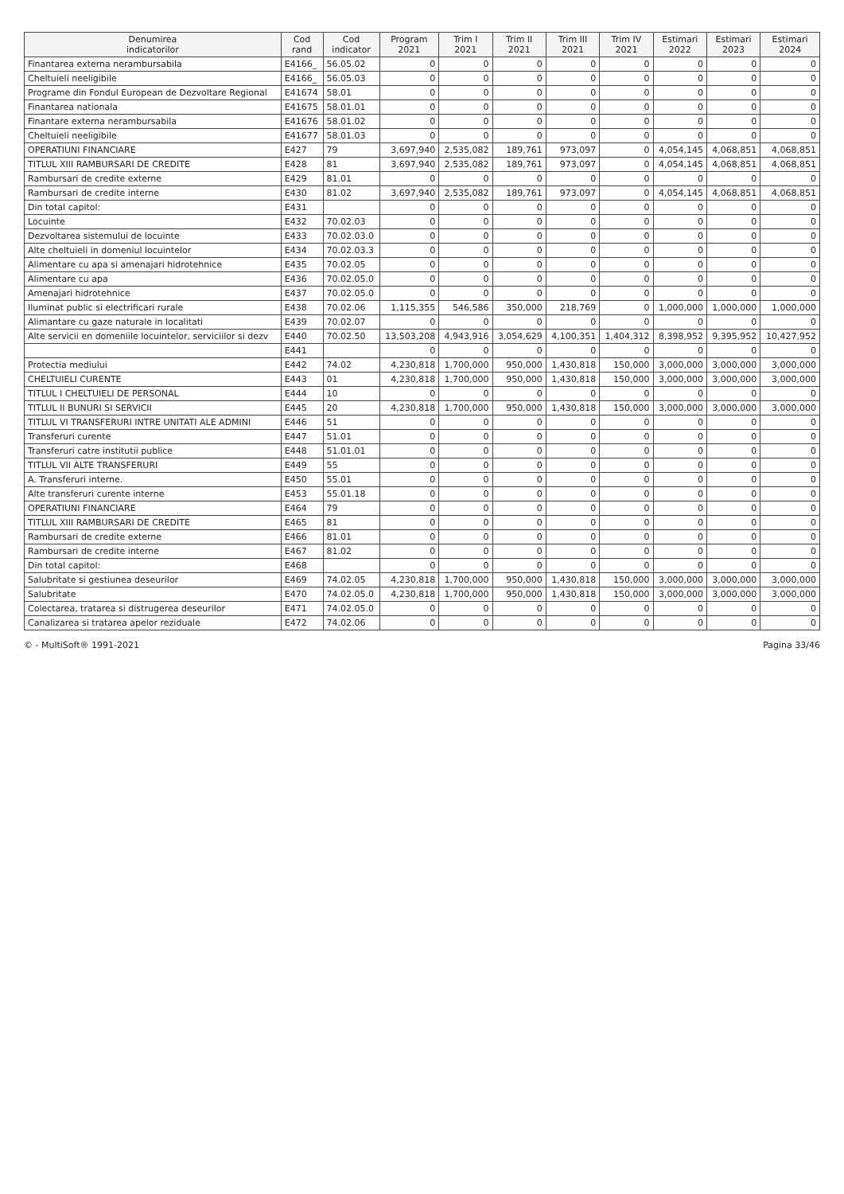| Denumirea indicatorilor | Cod rand | Cod indicator | Program 2021 | Trim I 2021 | Trim II 2021 | Trim III 2021 | Trim IV 2021 | Estimari 2022 | Estimari 2023 | Estimari 2024 |
| --- | --- | --- | --- | --- | --- | --- | --- | --- | --- | --- |
| Finantarea externa nerambursabila | E4166_ | 56.05.02 | 0 | 0 | 0 | 0 | 0 | 0 | 0 | 0 |
| Cheltuieli neeligibile | E4166_ | 56.05.03 | 0 | 0 | 0 | 0 | 0 | 0 | 0 | 0 |
| Programe din Fondul European de Dezvoltare Regional | E41674 | 58.01 | 0 | 0 | 0 | 0 | 0 | 0 | 0 | 0 |
| Finantarea nationala | E41675 | 58.01.01 | 0 | 0 | 0 | 0 | 0 | 0 | 0 | 0 |
| Finantare externa nerambursabila | E41676 | 58.01.02 | 0 | 0 | 0 | 0 | 0 | 0 | 0 | 0 |
| Cheltuieli neeligibile | E41677 | 58.01.03 | 0 | 0 | 0 | 0 | 0 | 0 | 0 | 0 |
| OPERATIUNI FINANCIARE | E427 | 79 | 3,697,940 | 2,535,082 | 189,761 | 973,097 | 0 | 4,054,145 | 4,068,851 | 4,068,851 |
| TITLUL XIII RAMBURSARI DE CREDITE | E428 | 81 | 3,697,940 | 2,535,082 | 189,761 | 973,097 | 0 | 4,054,145 | 4,068,851 | 4,068,851 |
| Rambursari de credite externe | E429 | 81.01 | 0 | 0 | 0 | 0 | 0 | 0 | 0 | 0 |
| Rambursari de credite interne | E430 | 81.02 | 3,697,940 | 2,535,082 | 189,761 | 973,097 | 0 | 4,054,145 | 4,068,851 | 4,068,851 |
| Din total capitol: | E431 | | 0 | 0 | 0 | 0 | 0 | 0 | 0 | 0 |
| Locuinte | E432 | 70.02.03 | 0 | 0 | 0 | 0 | 0 | 0 | 0 | 0 |
| Dezvoltarea sistemului de locuinte | E433 | 70.02.03.0 | 0 | 0 | 0 | 0 | 0 | 0 | 0 | 0 |
| Alte cheltuieli in domeniul locuintelor | E434 | 70.02.03.3 | 0 | 0 | 0 | 0 | 0 | 0 | 0 | 0 |
| Alimentare cu apa si amenajari hidrotehnice | E435 | 70.02.05 | 0 | 0 | 0 | 0 | 0 | 0 | 0 | 0 |
| Alimentare cu apa | E436 | 70.02.05.0 | 0 | 0 | 0 | 0 | 0 | 0 | 0 | 0 |
| Amenajari hidrotehnice | E437 | 70.02.05.0 | 0 | 0 | 0 | 0 | 0 | 0 | 0 | 0 |
| Iluminat public si electrificari rurale | E438 | 70.02.06 | 1,115,355 | 546,586 | 350,000 | 218,769 | 0 | 1,000,000 | 1,000,000 | 1,000,000 |
| Alimantare cu gaze naturale in localitati | E439 | 70.02.07 | 0 | 0 | 0 | 0 | 0 | 0 | 0 | 0 |
| Alte servicii en domeniile locuintelor, serviciilor si dezv | E440 | 70.02.50 | 13,503,208 | 4,943,916 | 3,054,629 | 4,100,351 | 1,404,312 | 8,398,952 | 9,395,952 | 10,427,952 |
| | E441 | | 0 | 0 | 0 | 0 | 0 | 0 | 0 | 0 |
| Protectia mediului | E442 | 74.02 | 4,230,818 | 1,700,000 | 950,000 | 1,430,818 | 150,000 | 3,000,000 | 3,000,000 | 3,000,000 |
| CHELTUIELI CURENTE | E443 | 01 | 4,230,818 | 1,700,000 | 950,000 | 1,430,818 | 150,000 | 3,000,000 | 3,000,000 | 3,000,000 |
| TITLUL I CHELTUIELI DE PERSONAL | E444 | 10 | 0 | 0 | 0 | 0 | 0 | 0 | 0 | 0 |
| TITLUL II BUNURI SI SERVICII | E445 | 20 | 4,230,818 | 1,700,000 | 950,000 | 1,430,818 | 150,000 | 3,000,000 | 3,000,000 | 3,000,000 |
| TITLUL VI TRANSFERURI INTRE UNITATI ALE ADMINI | E446 | 51 | 0 | 0 | 0 | 0 | 0 | 0 | 0 | 0 |
| Transferuri curente | E447 | 51.01 | 0 | 0 | 0 | 0 | 0 | 0 | 0 | 0 |
| Transferuri catre institutii publice | E448 | 51.01.01 | 0 | 0 | 0 | 0 | 0 | 0 | 0 | 0 |
| TITLUL VII ALTE TRANSFERURI | E449 | 55 | 0 | 0 | 0 | 0 | 0 | 0 | 0 | 0 |
| A. Transferuri interne. | E450 | 55.01 | 0 | 0 | 0 | 0 | 0 | 0 | 0 | 0 |
| Alte transferuri curente interne | E453 | 55.01.18 | 0 | 0 | 0 | 0 | 0 | 0 | 0 | 0 |
| OPERATIUNI FINANCIARE | E464 | 79 | 0 | 0 | 0 | 0 | 0 | 0 | 0 | 0 |
| TITLUL XIII RAMBURSARI DE CREDITE | E465 | 81 | 0 | 0 | 0 | 0 | 0 | 0 | 0 | 0 |
| Rambursari de credite externe | E466 | 81.01 | 0 | 0 | 0 | 0 | 0 | 0 | 0 | 0 |
| Rambursari de credite interne | E467 | 81.02 | 0 | 0 | 0 | 0 | 0 | 0 | 0 | 0 |
| Din total capitol: | E468 | | 0 | 0 | 0 | 0 | 0 | 0 | 0 | 0 |
| Salubritate si gestiunea deseurilor | E469 | 74.02.05 | 4,230,818 | 1,700,000 | 950,000 | 1,430,818 | 150,000 | 3,000,000 | 3,000,000 | 3,000,000 |
| Salubritate | E470 | 74.02.05.0 | 4,230,818 | 1,700,000 | 950,000 | 1,430,818 | 150,000 | 3,000,000 | 3,000,000 | 3,000,000 |
| Colectarea, tratarea si distrugerea deseurilor | E471 | 74.02.05.0 | 0 | 0 | 0 | 0 | 0 | 0 | 0 | 0 |
| Canalizarea si tratarea apelor reziduale | E472 | 74.02.06 | 0 | 0 | 0 | 0 | 0 | 0 | 0 | 0 |
© - MultiSoft® 1991-2021 Pagina 33/46